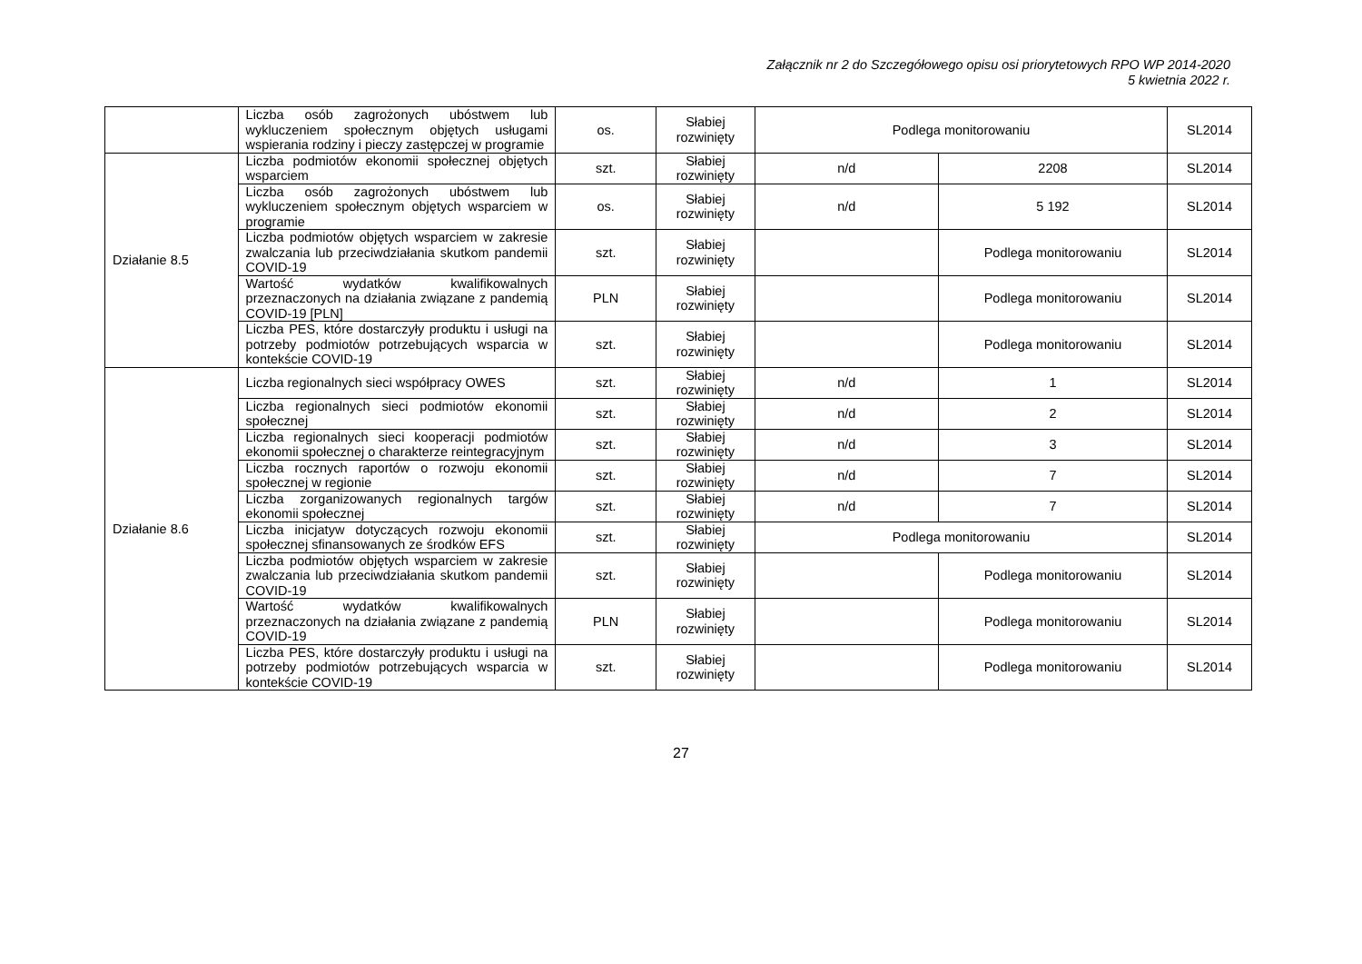Załącznik nr 2 do Szczegółowego opisu osi priorytetowych RPO WP 2014-2020
5 kwietnia 2022 r.
| | Liczba osób zagrożonych ubóstwem lub wykluczeniem społecznym objętych usługami wspierania rodziny i pieczy zastępczej w programie | os. | Słabiej rozwinięty | Podlega monitorowaniu | | SL2014 |
| Działanie 8.5 | Liczba podmiotów ekonomii społecznej objętych wsparciem | szt. | Słabiej rozwinięty | n/d | 2208 | SL2014 |
| | Liczba osób zagrożonych ubóstwem lub wykluczeniem społecznym objętych wsparciem w programie | os. | Słabiej rozwinięty | n/d | 5 192 | SL2014 |
| | Liczba podmiotów objętych wsparciem w zakresie zwalczania lub przeciwdziałania skutkom pandemii COVID-19 | szt. | Słabiej rozwinięty | | Podlega monitorowaniu | SL2014 |
| | Wartość wydatków kwalifikowalnych przeznaczonych na działania związane z pandemią COVID-19 [PLN] | PLN | Słabiej rozwinięty | | Podlega monitorowaniu | SL2014 |
| | Liczba PES, które dostarczyły produktu i usługi na potrzeby podmiotów potrzebujących wsparcia w kontekście COVID-19 | szt. | Słabiej rozwinięty | | Podlega monitorowaniu | SL2014 |
| Działanie 8.6 | Liczba regionalnych sieci współpracy OWES | szt. | Słabiej rozwinięty | n/d | 1 | SL2014 |
| | Liczba regionalnych sieci podmiotów ekonomii społecznej | szt. | Słabiej rozwinięty | n/d | 2 | SL2014 |
| | Liczba regionalnych sieci kooperacji podmiotów ekonomii społecznej o charakterze reintegracyjnym | szt. | Słabiej rozwinięty | n/d | 3 | SL2014 |
| | Liczba rocznych raportów o rozwoju ekonomii społecznej w regionie | szt. | Słabiej rozwinięty | n/d | 7 | SL2014 |
| | Liczba zorganizowanych regionalnych targów ekonomii społecznej | szt. | Słabiej rozwinięty | n/d | 7 | SL2014 |
| | Liczba inicjatyw dotyczących rozwoju ekonomii społecznej sfinansowanych ze środków EFS | szt. | Słabiej rozwinięty | Podlega monitorowaniu | | SL2014 |
| | Liczba podmiotów objętych wsparciem w zakresie zwalczania lub przeciwdziałania skutkom pandemii COVID-19 | szt. | Słabiej rozwinięty | | Podlega monitorowaniu | SL2014 |
| | Wartość wydatków kwalifikowalnych przeznaczonych na działania związane z pandemią COVID-19 | PLN | Słabiej rozwinięty | | Podlega monitorowaniu | SL2014 |
| | Liczba PES, które dostarczyły produktu i usługi na potrzeby podmiotów potrzebujących wsparcia w kontekście COVID-19 | szt. | Słabiej rozwinięty | | Podlega monitorowaniu | SL2014 |
27